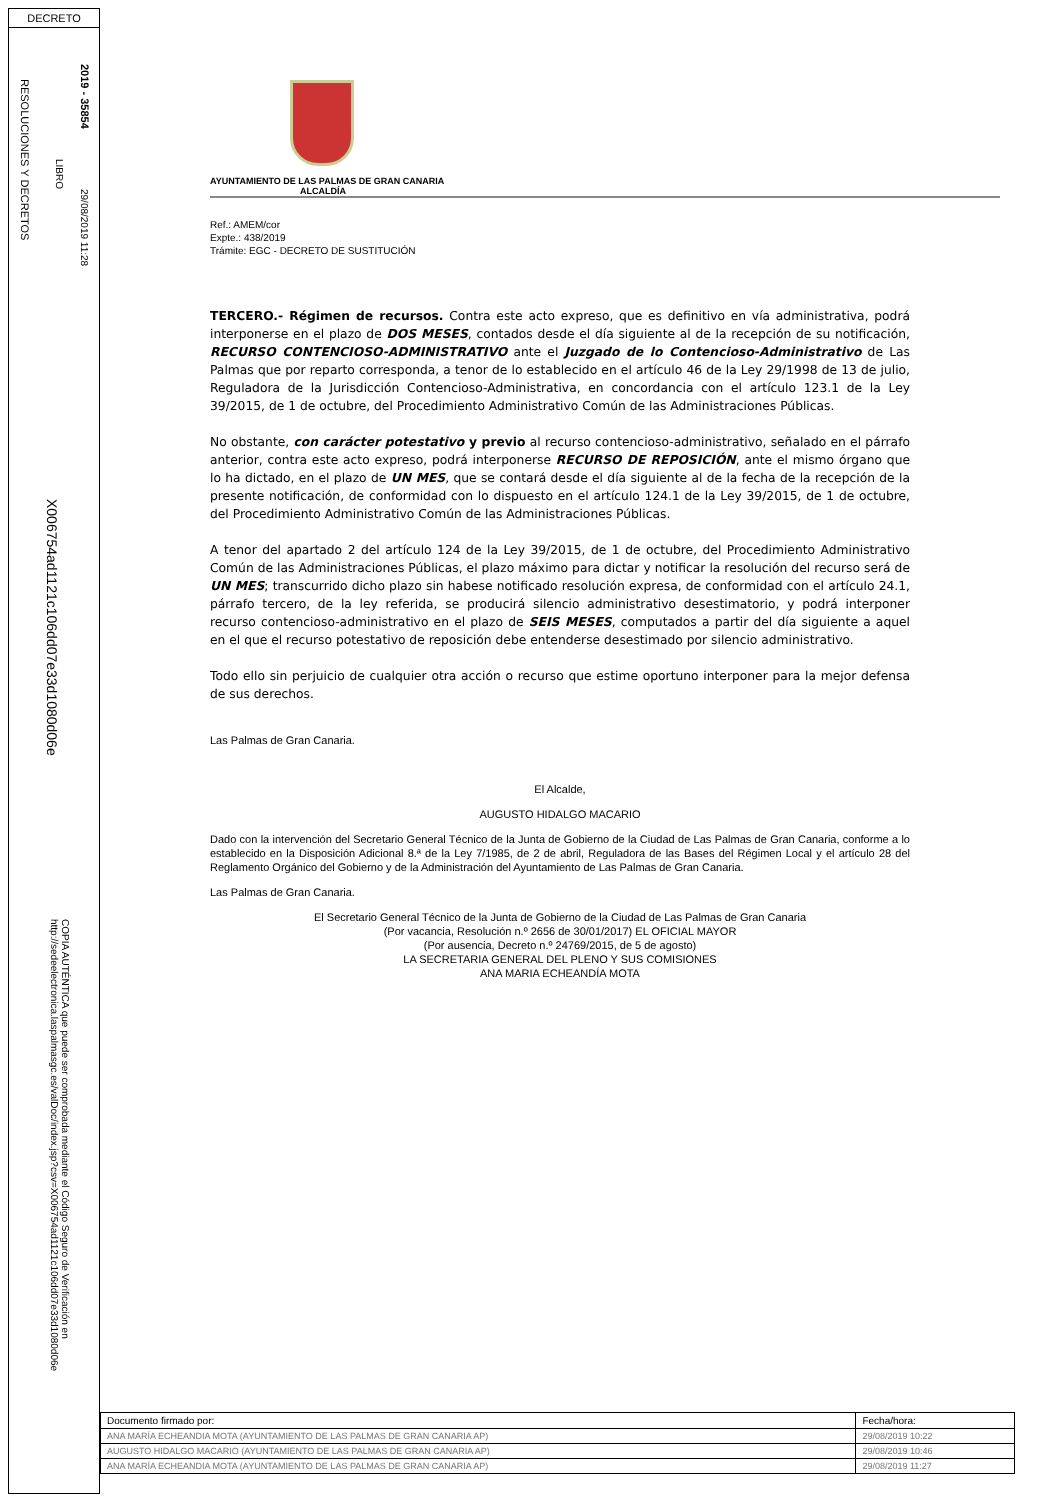DECRETO
RESOLUCIONES Y DECRETOS
LIBRO
2019 - 35854
29/08/2019 11:28
X006754ad1121c106dd07e33d1080d06e
COPIA AUTÉNTICA que puede ser comprobada mediante el Código Seguro de Verificación en http://sedeelectronica.laspalmasgc.es/valDoc/index.jsp?csv=X006754ad1121c106dd07e33d1080d06e
AYUNTAMIENTO DE LAS PALMAS DE GRAN CANARIA
ALCALDÍA
Ref.: AMEM/cor
Expte.: 438/2019
Trámite: EGC - DECRETO DE SUSTITUCIÓN
TERCERO.- Régimen de recursos. Contra este acto expreso, que es definitivo en vía administrativa, podrá interponerse en el plazo de DOS MESES, contados desde el día siguiente al de la recepción de su notificación, RECURSO CONTENCIOSO-ADMINISTRATIVO ante el Juzgado de lo Contencioso-Administrativo de Las Palmas que por reparto corresponda, a tenor de lo establecido en el artículo 46 de la Ley 29/1998 de 13 de julio, Reguladora de la Jurisdicción Contencioso-Administrativa, en concordancia con el artículo 123.1 de la Ley 39/2015, de 1 de octubre, del Procedimiento Administrativo Común de las Administraciones Públicas.
No obstante, con carácter potestativo y previo al recurso contencioso-administrativo, señalado en el párrafo anterior, contra este acto expreso, podrá interponerse RECURSO DE REPOSICIÓN, ante el mismo órgano que lo ha dictado, en el plazo de UN MES, que se contará desde el día siguiente al de la fecha de la recepción de la presente notificación, de conformidad con lo dispuesto en el artículo 124.1 de la Ley 39/2015, de 1 de octubre, del Procedimiento Administrativo Común de las Administraciones Públicas.
A tenor del apartado 2 del artículo 124 de la Ley 39/2015, de 1 de octubre, del Procedimiento Administrativo Común de las Administraciones Públicas, el plazo máximo para dictar y notificar la resolución del recurso será de UN MES; transcurrido dicho plazo sin habese notificado resolución expresa, de conformidad con el artículo 24.1, párrafo tercero, de la ley referida, se producirá silencio administrativo desestimatorio, y podrá interponer recurso contencioso-administrativo en el plazo de SEIS MESES, computados a partir del día siguiente a aquel en el que el recurso potestativo de reposición debe entenderse desestimado por silencio administrativo.
Todo ello sin perjuicio de cualquier otra acción o recurso que estime oportuno interponer para la mejor defensa de sus derechos.
Las Palmas de Gran Canaria.
El Alcalde,
AUGUSTO HIDALGO MACARIO
Dado con la intervención del Secretario General Técnico de la Junta de Gobierno de la Ciudad de Las Palmas de Gran Canaria, conforme a lo establecido en la Disposición Adicional 8.ª de la Ley 7/1985, de 2 de abril, Reguladora de las Bases del Régimen Local y el artículo 28 del Reglamento Orgánico del Gobierno y de la Administración del Ayuntamiento de Las Palmas de Gran Canaria.
Las Palmas de Gran Canaria.
El Secretario General Técnico de la Junta de Gobierno de la Ciudad de Las Palmas de Gran Canaria
(Por vacancia, Resolución n.º 2656 de 30/01/2017) EL OFICIAL MAYOR
(Por ausencia, Decreto n.º 24769/2015, de 5 de agosto)
LA SECRETARIA GENERAL DEL PLENO Y SUS COMISIONES
ANA MARIA ECHEANDÍA MOTA
| Documento firmado por: | Fecha/hora: |
| ANA MARÍA ECHEANDIA MOTA (AYUNTAMIENTO DE LAS PALMAS DE GRAN CANARIA AP) | 29/08/2019 10:22 |
| AUGUSTO HIDALGO MACARIO (AYUNTAMIENTO DE LAS PALMAS DE GRAN CANARIA AP) | 29/08/2019 10:46 |
| ANA MARÍA ECHEANDIA MOTA (AYUNTAMIENTO DE LAS PALMAS DE GRAN CANARIA AP) | 29/08/2019 11:27 |